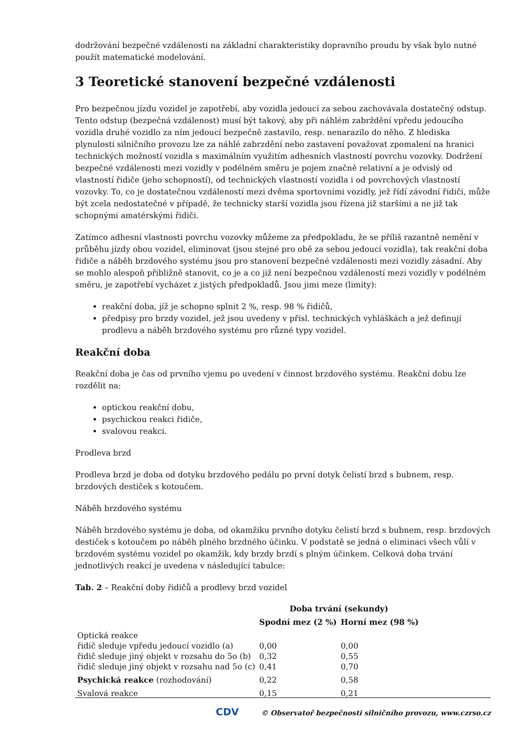dodržování bezpečné vzdálenosti na základní charakteristiky dopravního proudu by však bylo nutné použít matematické modelování.
3 Teoretické stanovení bezpečné vzdálenosti
Pro bezpečnou jízdu vozidel je zapotřebí, aby vozidla jedoucí za sebou zachovávala dostatečný odstup. Tento odstup (bezpečná vzdálenost) musí být takový, aby při náhlém zabrždění vpředu jedoucího vozidla druhé vozidlo za ním jedoucí bezpečně zastavilo, resp. nenarazilo do něho. Z hlediska plynulosti silničního provozu lze za náhlé zabrzdění nebo zastavení považovat zpomalení na hranici technických možností vozidla s maximálním využitím adhesních vlastností povrchu vozovky. Dodržení bezpečné vzdálenosti mezi vozidly v podélném směru je pojem značně relativní a je odvislý od vlastností řidiče (jeho schopností), od technických vlastností vozidla i od povrchových vlastností vozovky. To, co je dostatečnou vzdáleností mezi dvěma sportovními vozidly, jež řídí závodní řidiči, může být zcela nedostatečné v případě, že technicky starší vozidla jsou řízena již staršími a ne již tak schopnými amatérskými řidiči.
Zatímco adhesní vlastnosti povrchu vozovky můžeme za předpokladu, že se příliš razantně nemění v průběhu jízdy obou vozidel, eliminovat (jsou stejné pro obě za sebou jedoucí vozidla), tak reakční doba řidiče a náběh brzdového systému jsou pro stanovení bezpečné vzdálenosti mezi vozidly zásadní. Aby se mohlo alespoň přibližně stanovit, co je a co již není bezpečnou vzdáleností mezi vozidly v podélném směru, je zapotřebí vycházet z jistých předpokladů. Jsou jimi meze (limity):
reakční doba, jíž je schopno splnit 2 %, resp. 98 % řidičů,
předpisy pro brzdy vozidel, jež jsou uvedeny v přísl. technických vyhláškách a jež definují prodlevu a náběh brzdového systému pro různé typy vozidel.
Reakční doba
Reakční doba je čas od prvního vjemu po uvedení v činnost brzdového systému. Reakční dobu lze rozdělit na:
optickou reakční dobu,
psychickou reakci řidiče,
svalovou reakci.
Prodleva brzd
Prodleva brzd je doba od dotyku brzdového pedálu po první dotyk čelistí brzd s bubnem, resp. brzdových destiček s kotoučem.
Náběh brzdového systému
Náběh brzdového systému je doba, od okamžiku prvního dotyku čelistí brzd s bubnem, resp. brzdových destiček s kotoučem po náběh plného brzdného účinku. V podstatě se jedná o eliminaci všech vůlí v brzdovém systému vozidel po okamžik, kdy brzdy brzdí s plným účinkem. Celková doba trvání jednotlivých reakcí je uvedena v následující tabulce:
Tab. 2 – Reakční doby řidičů a prodlevy brzd vozidel
| | Doba trvání (sekundy) | |
| --- | --- | --- |
| | Spodní mez (2 %) | Horní mez (98 %) |
| Optická reakce | | |
| řidič sleduje vpředu jedoucí vozidlo (a) | 0,00 | 0,00 |
| řidič sleduje jiný objekt v rozsahu do 5o (b) | 0,32 | 0,55 |
| řidič sleduje jiný objekt v rozsahu nad 5o (c) | 0,41 | 0,70 |
| Psychická reakce (rozhodování) | 0,22 | 0,58 |
| Svalová reakce | 0,15 | 0,21 |
CDV © Observatoř bezpečnosti silničního provozu, www.czrso.cz